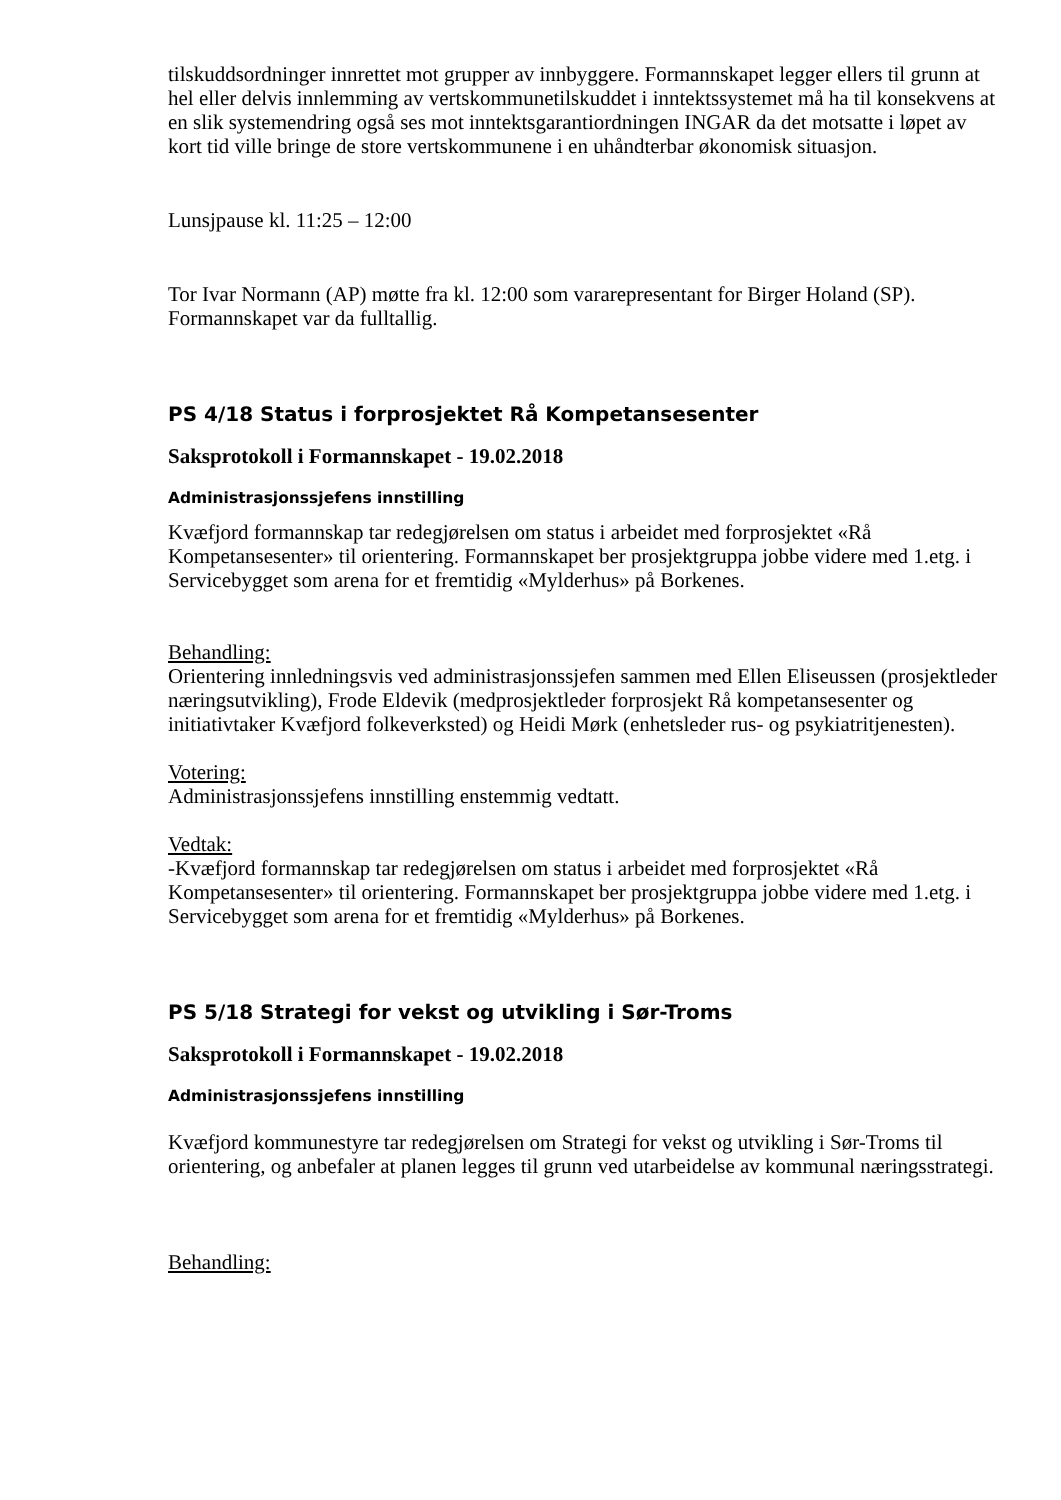tilskuddsordninger innrettet mot grupper av innbyggere. Formannskapet legger ellers til grunn at hel eller delvis innlemming av vertskommunetilskuddet i inntektssystemet må ha til konsekvens at en slik systemendring også ses mot inntektsgarantiordningen INGAR da det motsatte i løpet av kort tid ville bringe de store vertskommunene i en uhåndterbar økonomisk situasjon.
Lunsjpause kl. 11:25 – 12:00
Tor Ivar Normann (AP) møtte fra kl. 12:00 som vararepresentant for Birger Holand (SP). Formannskapet var da fulltallig.
PS 4/18 Status i forprosjektet Rå Kompetansesenter
Saksprotokoll i Formannskapet - 19.02.2018
Administrasjonssjefens innstilling
Kvæfjord formannskap tar redegjørelsen om status i arbeidet med forprosjektet «Rå Kompetansesenter» til orientering. Formannskapet ber prosjektgruppa jobbe videre med 1.etg. i Servicebygget som arena for et fremtidig «Mylderhus» på Borkenes.
Behandling:
Orientering innledningsvis ved administrasjonssjefen sammen med Ellen Eliseussen (prosjektleder næringsutvikling), Frode Eldevik (medprosjektleder forprosjekt Rå kompetansesenter og initiativtaker Kvæfjord folkeverksted) og Heidi Mørk (enhetsleder rus- og psykiatritjenesten).
Votering:
Administrasjonssjefens innstilling enstemmig vedtatt.
Vedtak:
-Kvæfjord formannskap tar redegjørelsen om status i arbeidet med forprosjektet «Rå Kompetansesenter» til orientering. Formannskapet ber prosjektgruppa jobbe videre med 1.etg. i Servicebygget som arena for et fremtidig «Mylderhus» på Borkenes.
PS 5/18 Strategi for vekst og utvikling i Sør-Troms
Saksprotokoll i Formannskapet - 19.02.2018
Administrasjonssjefens innstilling
Kvæfjord kommunestyre tar redegjørelsen om Strategi for vekst og utvikling i Sør-Troms til orientering, og anbefaler at planen legges til grunn ved utarbeidelse av kommunal næringsstrategi.
Behandling: